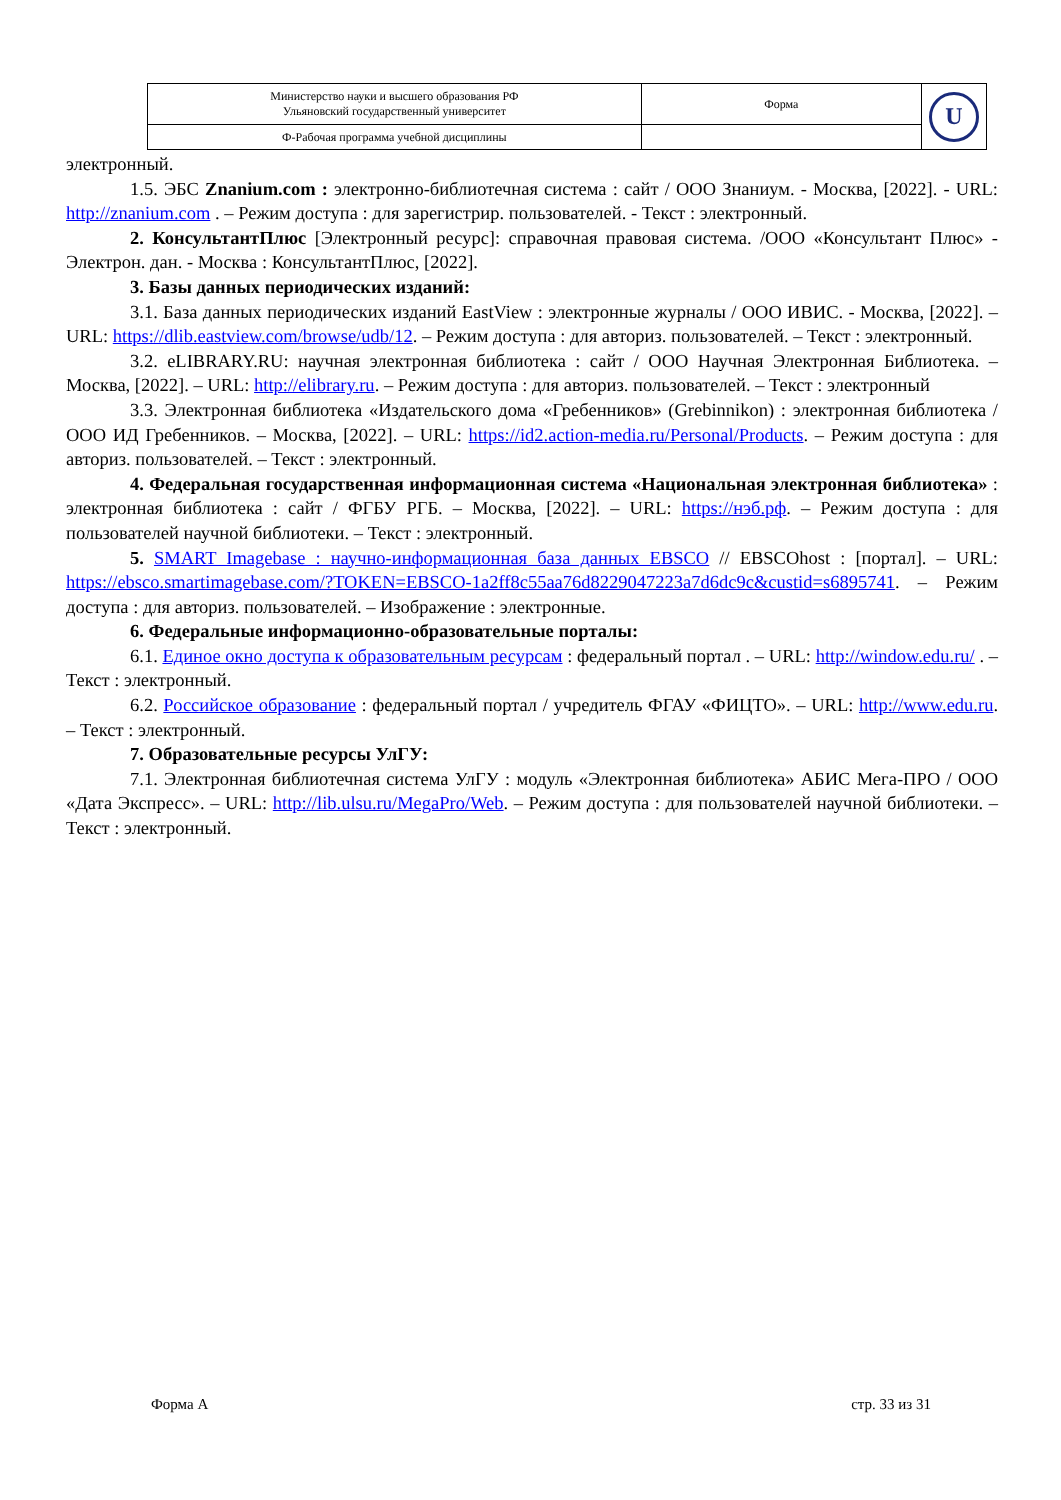| Министерство науки и высшего образования РФ Ульяновский государственный университет | Форма | U |
| Ф-Рабочая программа учебной дисциплины | | |
электронный.
1.5. ЭБС Znanium.com : электронно-библиотечная система : сайт / ООО Знаниум. - Москва, [2022]. - URL: http://znanium.com . – Режим доступа : для зарегистрир. пользователей. - Текст : электронный.
2. КонсультантПлюс [Электронный ресурс]: справочная правовая система. /ООО «Консультант Плюс» - Электрон. дан. - Москва : КонсультантПлюс, [2022].
3. Базы данных периодических изданий:
3.1. База данных периодических изданий EastView : электронные журналы / ООО ИВИС. - Москва, [2022]. – URL: https://dlib.eastview.com/browse/udb/12. – Режим доступа : для авториз. пользователей. – Текст : электронный.
3.2. eLIBRARY.RU: научная электронная библиотека : сайт / ООО Научная Электронная Библиотека. – Москва, [2022]. – URL: http://elibrary.ru. – Режим доступа : для авториз. пользователей. – Текст : электронный
3.3. Электронная библиотека «Издательского дома «Гребенников» (Grebinnikon) : электронная библиотека / ООО ИД Гребенников. – Москва, [2022]. – URL: https://id2.action-media.ru/Personal/Products. – Режим доступа : для авториз. пользователей. – Текст : электронный.
4. Федеральная государственная информационная система «Национальная электронная библиотека» : электронная библиотека : сайт / ФГБУ РГБ. – Москва, [2022]. – URL: https://нэб.рф. – Режим доступа : для пользователей научной библиотеки. – Текст : электронный.
5. SMART Imagebase : научно-информационная база данных EBSCO // EBSCOhost : [портал]. – URL: https://ebsco.smartimagebase.com/?TOKEN=EBSCO-1a2ff8c55aa76d8229047223a7d6dc9c&custid=s6895741. – Режим доступа : для авториз. пользователей. – Изображение : электронные.
6. Федеральные информационно-образовательные порталы:
6.1. Единое окно доступа к образовательным ресурсам : федеральный портал . – URL: http://window.edu.ru/ . – Текст : электронный.
6.2. Российское образование : федеральный портал / учредитель ФГАУ «ФИЦТО». – URL: http://www.edu.ru. – Текст : электронный.
7. Образовательные ресурсы УлГУ:
7.1. Электронная библиотечная система УлГУ : модуль «Электронная библиотека» АБИС Мега-ПРО / ООО «Дата Экспресс». – URL: http://lib.ulsu.ru/MegaPro/Web. – Режим доступа : для пользователей научной библиотеки. – Текст : электронный.
Форма А стр. 33 из 31